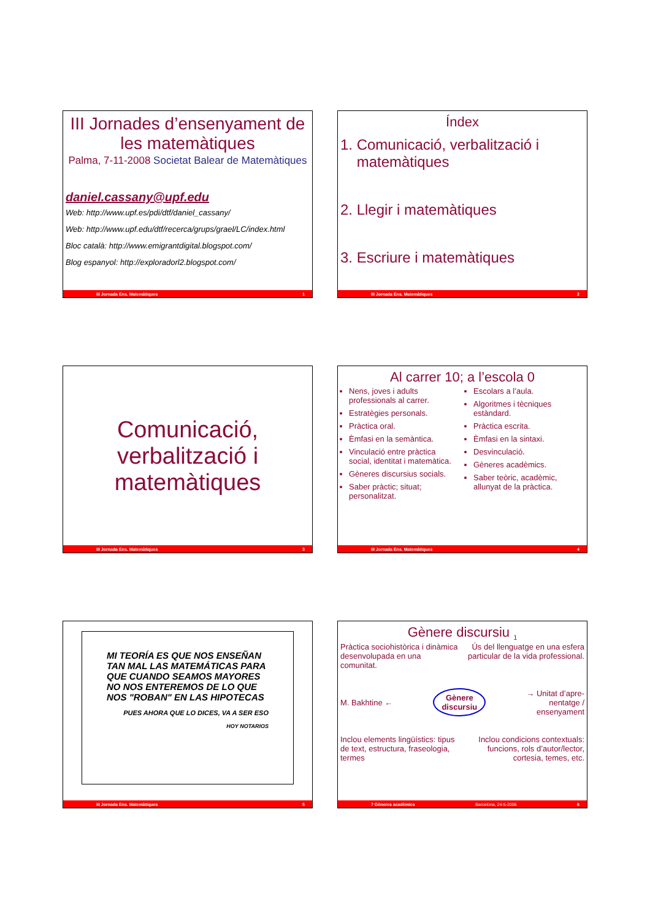III Jornades d’ensenyament de les matemàtiques
Palma, 7-11-2008 Societat Balear de Matemàtiques
daniel.cassany@upf.edu
Web: http://www.upf.es/pdi/dtf/daniel_cassany/
Web: http://www.upf.edu/dtf/recerca/grups/grael/LC/index.html
Bloc català: http://www.emigrantdigital.blogspot.com/
Blog espanyol: http://exploradorl2.blogspot.com/
III Jornada Ens. Matemàtiques 1
Índex
1. Comunicació, verbalització i
matemàtiques
2. Llegir i matemàtiques
3. Escriure i matemàtiques
III Jornada Ens. Matemàtiques 2
Comunicació,
verbalització i
matemàtiques
III Jornada Ens. Matemàtiques 3
Al carrer 10; a l’escola 0
Nens, joves i adults professionals al carrer.
Estratègies personals.
Pràctica oral.
Èmfasi en la semàntica.
Vinculació entre pràctica social, identitat i matemàtica.
Gèneres discursius socials.
Saber pràctic; situat; personalitzat.
Escolars a l’aula.
Algoritmes i tècniques estàndard.
Pràctica escrita.
Èmfasi en la sintaxi.
Desvinculació.
Gèneres acadèmics.
Saber teòric, acadèmic, allunyat de la pràctica.
III Jornada Ens. Matemàtiques 4
MI TEORÍA ES QUE NOS ENSEÑAN TAN MAL LAS MATEMÁTICAS PARA QUE CUANDO SEAMOS MAYORES NO NOS ENTEREMOS DE LO QUE NOS "ROBAN" EN LAS HIPOTECAS
PUES AHORA QUE LO DICES, VA A SER ESO
HOY NOTARIOS
III Jornada Ens. Matemàtiques 5
Gènere discursiu <sub>1</sub>
Pràctica sociohistòrica i dinàmica desenvolupada en una comunitat.
Ús del llenguatge en una esfera particular de la vida professional.
M. Bakhtine ← Gènere
discursiu → Unitat d’apre-
nentatge /
ensenyament
Inclou elements lingüístics: tipus de text, estructura, fraseologia, termes
Inclou condicions contextuals: funcions, rols d’autor/lector, cortesia, temes, etc.
7 Gèneres acadèmics Barcelona, 24-5-2006 6